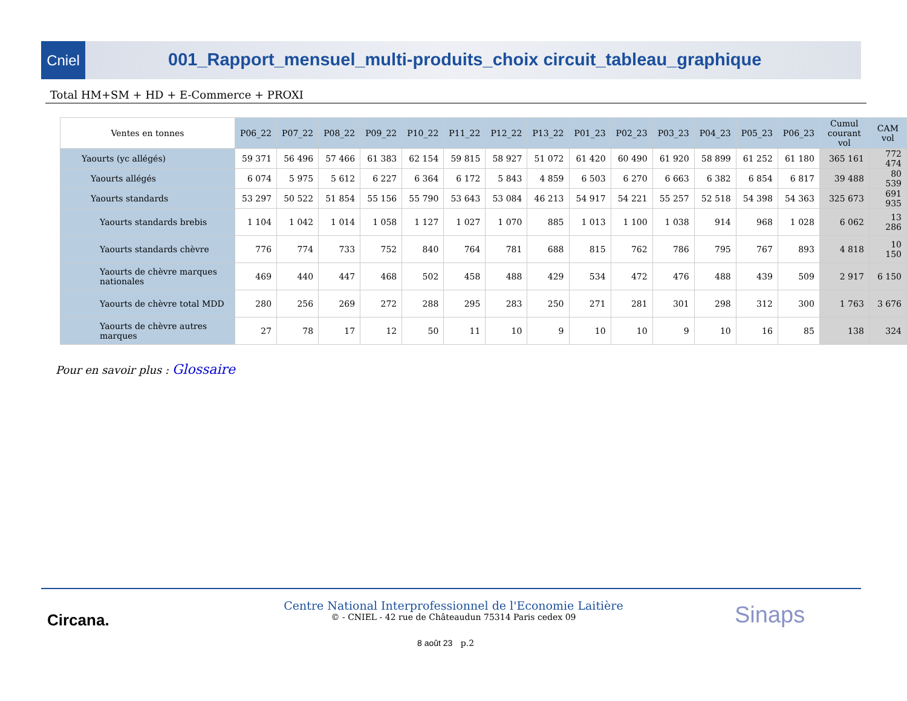Cniel
001_Rapport_mensuel_multi-produits_choix circuit_tableau_graphique
Total HM+SM + HD + E-Commerce + PROXI
| Ventes en tonnes | P06_22 | P07_22 | P08_22 | P09_22 | P10_22 | P11_22 | P12_22 | P13_22 | P01_23 | P02_23 | P03_23 | P04_23 | P05_23 | P06_23 | Cumul courant vol | CAM vol |
| --- | --- | --- | --- | --- | --- | --- | --- | --- | --- | --- | --- | --- | --- | --- | --- | --- |
| Yaourts (yc allégés) | 59 371 | 56 496 | 57 466 | 61 383 | 62 154 | 59 815 | 58 927 | 51 072 | 61 420 | 60 490 | 61 920 | 58 899 | 61 252 | 61 180 | 365 161 | 772 474 |
| Yaourts allégés | 6 074 | 5 975 | 5 612 | 6 227 | 6 364 | 6 172 | 5 843 | 4 859 | 6 503 | 6 270 | 6 663 | 6 382 | 6 854 | 6 817 | 39 488 | 80 539 |
| Yaourts standards | 53 297 | 50 522 | 51 854 | 55 156 | 55 790 | 53 643 | 53 084 | 46 213 | 54 917 | 54 221 | 55 257 | 52 518 | 54 398 | 54 363 | 325 673 | 691 935 |
| Yaourts standards brebis | 1 104 | 1 042 | 1 014 | 1 058 | 1 127 | 1 027 | 1 070 | 885 | 1 013 | 1 100 | 1 038 | 914 | 968 | 1 028 | 6 062 | 13 286 |
| Yaourts standards chèvre | 776 | 774 | 733 | 752 | 840 | 764 | 781 | 688 | 815 | 762 | 786 | 795 | 767 | 893 | 4 818 | 10 150 |
| Yaourts de chèvre marques nationales | 469 | 440 | 447 | 468 | 502 | 458 | 488 | 429 | 534 | 472 | 476 | 488 | 439 | 509 | 2 917 | 6 150 |
| Yaourts de chèvre total MDD | 280 | 256 | 269 | 272 | 288 | 295 | 283 | 250 | 271 | 281 | 301 | 298 | 312 | 300 | 1 763 | 3 676 |
| Yaourts de chèvre autres marques | 27 | 78 | 17 | 12 | 50 | 11 | 10 | 9 | 10 | 10 | 9 | 10 | 16 | 85 | 138 | 324 |
Pour en savoir plus : Glossaire
Circana.
Centre National Interprofessionnel de l'Economie Laitière
© - CNIEL - 42 rue de Châteaudun 75314 Paris cedex 09
Sinaps
8 août 23 p.2